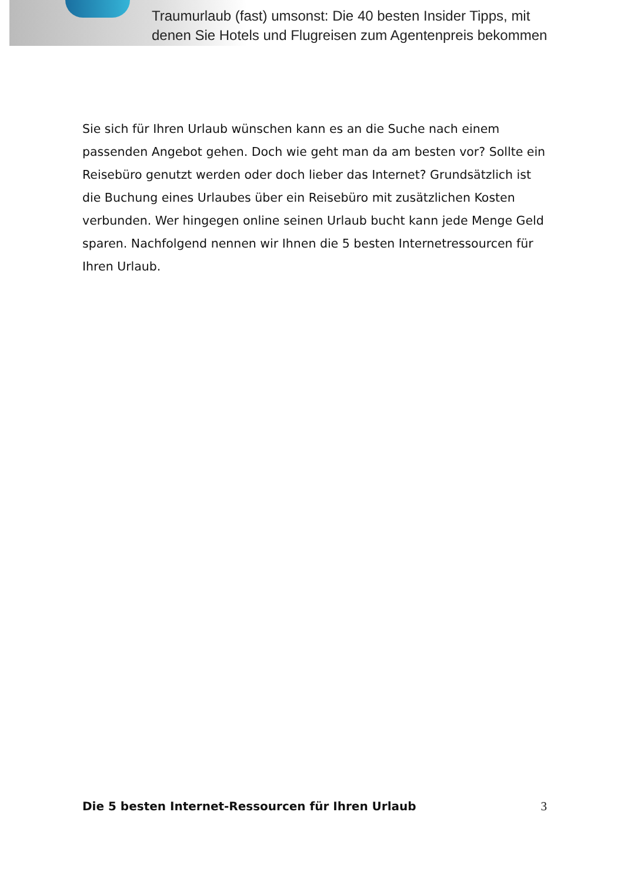Traumurlaub (fast) umsonst: Die 40 besten Insider Tipps, mit
denen Sie Hotels und Flugreisen zum Agentenpreis bekommen
Sie sich für Ihren Urlaub wünschen kann es an die Suche nach einem passenden Angebot gehen. Doch wie geht man da am besten vor? Sollte ein Reisebüro genutzt werden oder doch lieber das Internet? Grundsätzlich ist die Buchung eines Urlaubes über ein Reisebüro mit zusätzlichen Kosten verbunden. Wer hingegen online seinen Urlaub bucht kann jede Menge Geld sparen. Nachfolgend nennen wir Ihnen die 5 besten Internetressourcen für Ihren Urlaub.
Die 5 besten Internet-Ressourcen für Ihren Urlaub 3